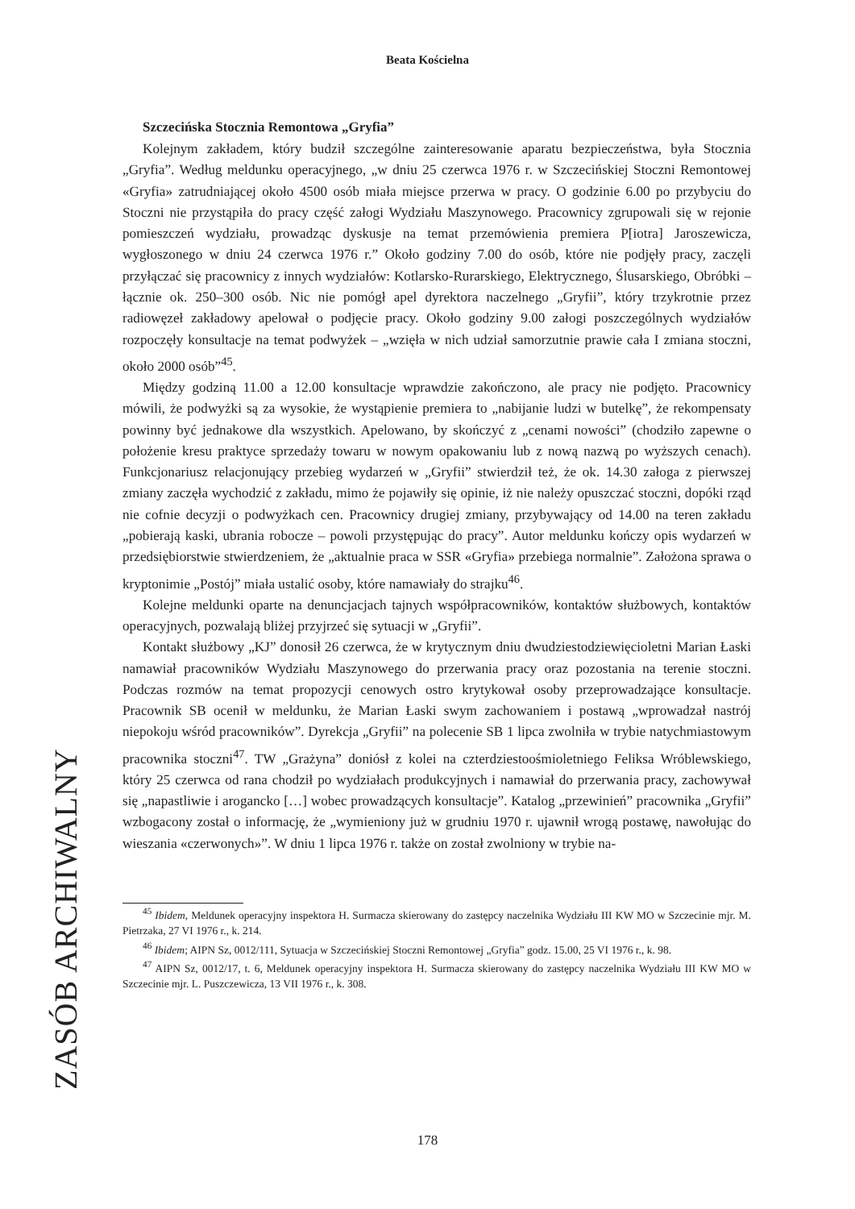Beata Kościelna
Szczecińska Stocznia Remontowa „Gryfia”
Kolejnym zakładem, który budził szczególne zainteresowanie aparatu bezpieczeństwa, była Stocznia „Gryfia”. Według meldunku operacyjnego, „w dniu 25 czerwca 1976 r. w Szczecińskiej Stoczni Remontowej «Gryfia» zatrudniającej około 4500 osób miała miejsce przerwa w pracy. O godzinie 6.00 po przybyciu do Stoczni nie przystąpiła do pracy część załogi Wydziału Maszynowego. Pracownicy zgrupowali się w rejonie pomieszczeń wydziału, prowadząc dyskusje na temat przemówienia premiera P[iotra] Jaroszewicza, wygłoszonego w dniu 24 czerwca 1976 r.” Około godziny 7.00 do osób, które nie podjęły pracy, zaczęli przyłączać się pracownicy z innych wydziałów: Kotlarsko-Rurarskiego, Elektrycznego, Ślusarskiego, Obróbki – łącznie ok. 250–300 osób. Nic nie pomógł apel dyrektora naczelnego „Gryfii”, który trzykrotnie przez radiowęzeł zakładowy apelował o podjęcie pracy. Około godziny 9.00 załogi poszczególnych wydziałów rozpoczęły konsultacje na temat podwyżek – „wzięła w nich udział samorzutnie prawie cała I zmiana stoczni, około 2000 osób”<sup>45</sup>.
Między godziną 11.00 a 12.00 konsultacje wprawdzie zakończono, ale pracy nie podjęto. Pracownicy mówili, że podwyżki są za wysokie, że wystąpienie premiera to „nabijanie ludzi w butelkę”, że rekompensaty powinny być jednakowe dla wszystkich. Apelowano, by skończyć z „cenami nowości” (chodziło zapewne o położenie kresu praktyce sprzedaży towaru w nowym opakowaniu lub z nową nazwą po wyższych cenach). Funkcjonariusz relacjonujący przebieg wydarzeń w „Gryfii” stwierdził też, że ok. 14.30 załoga z pierwszej zmiany zaczęła wychodzić z zakładu, mimo że pojawiły się opinie, iż nie należy opuszczać stoczni, dopóki rząd nie cofnie decyzji o podwyżkach cen. Pracownicy drugiej zmiany, przybywający od 14.00 na teren zakładu „pobierają kaski, ubrania robocze – powoli przystępując do pracy”. Autor meldunku kończy opis wydarzeń w przedsiębiorstwie stwierdzeniem, że „aktualnie praca w SSR «Gryfia» przebiega normalnie”. Założona sprawa o kryptonimie „Postój” miała ustalić osoby, które namawiały do strajku<sup>46</sup>.
Kolejne meldunki oparte na denuncjacjach tajnych współpracowników, kontaktów służbowych, kontaktów operacyjnych, pozwalają bliżej przyjrzeć się sytuacji w „Gryfii”.
Kontakt służbowy „KJ” donosił 26 czerwca, że w krytycznym dniu dwudziestodziewięcioletni Marian Łaski namawiał pracowników Wydziału Maszynowego do przerwania pracy oraz pozostania na terenie stoczni. Podczas rozmów na temat propozycji cenowych ostro krytykował osoby przeprowadzające konsultacje. Pracownik SB ocenił w meldunku, że Marian Łaski swym zachowaniem i postawą „wprowadzał nastrój niepokoju wśród pracowników”. Dyrekcja „Gryfii” na polecenie SB 1 lipca zwolniła w trybie natychmiastowym pracownika stoczni<sup>47</sup>. TW „Grażyna” doniósł z kolei na czterdziestoośmioletniego Feliksa Wróblewskiego, który 25 czerwca od rana chodził po wydziałach produkcyjnych i namawiał do przerwania pracy, zachowywał się „napastliwie i arogancko […] wobec prowadzących konsultacje”. Katalog „przewinień” pracownika „Gryfii” wzbogacony został o informację, że „wymieniony już w grudniu 1970 r. ujawnił wrogą postawę, nawołując do wieszania «czerwonych»”. W dniu 1 lipca 1976 r. także on został zwolniony w trybie na-
<sup>45</sup> Ibidem, Meldunek operacyjny inspektora H. Surmacza skierowany do zastępcy naczelnika Wydziału III KW MO w Szczecinie mjr. M. Pietrzaka, 27 VI 1976 r., k. 214.
<sup>46</sup> Ibidem; AIPN Sz, 0012/111, Sytuacja w Szczecińskiej Stoczni Remontowej „Gryfia” godz. 15.00, 25 VI 1976 r., k. 98.
<sup>47</sup> AIPN Sz, 0012/17, t. 6, Meldunek operacyjny inspektora H. Surmacza skierowany do zastępcy naczelnika Wydziału III KW MO w Szczecinie mjr. L. Puszczewicza, 13 VII 1976 r., k. 308.
ZASÓB ARCHIWALNY
178